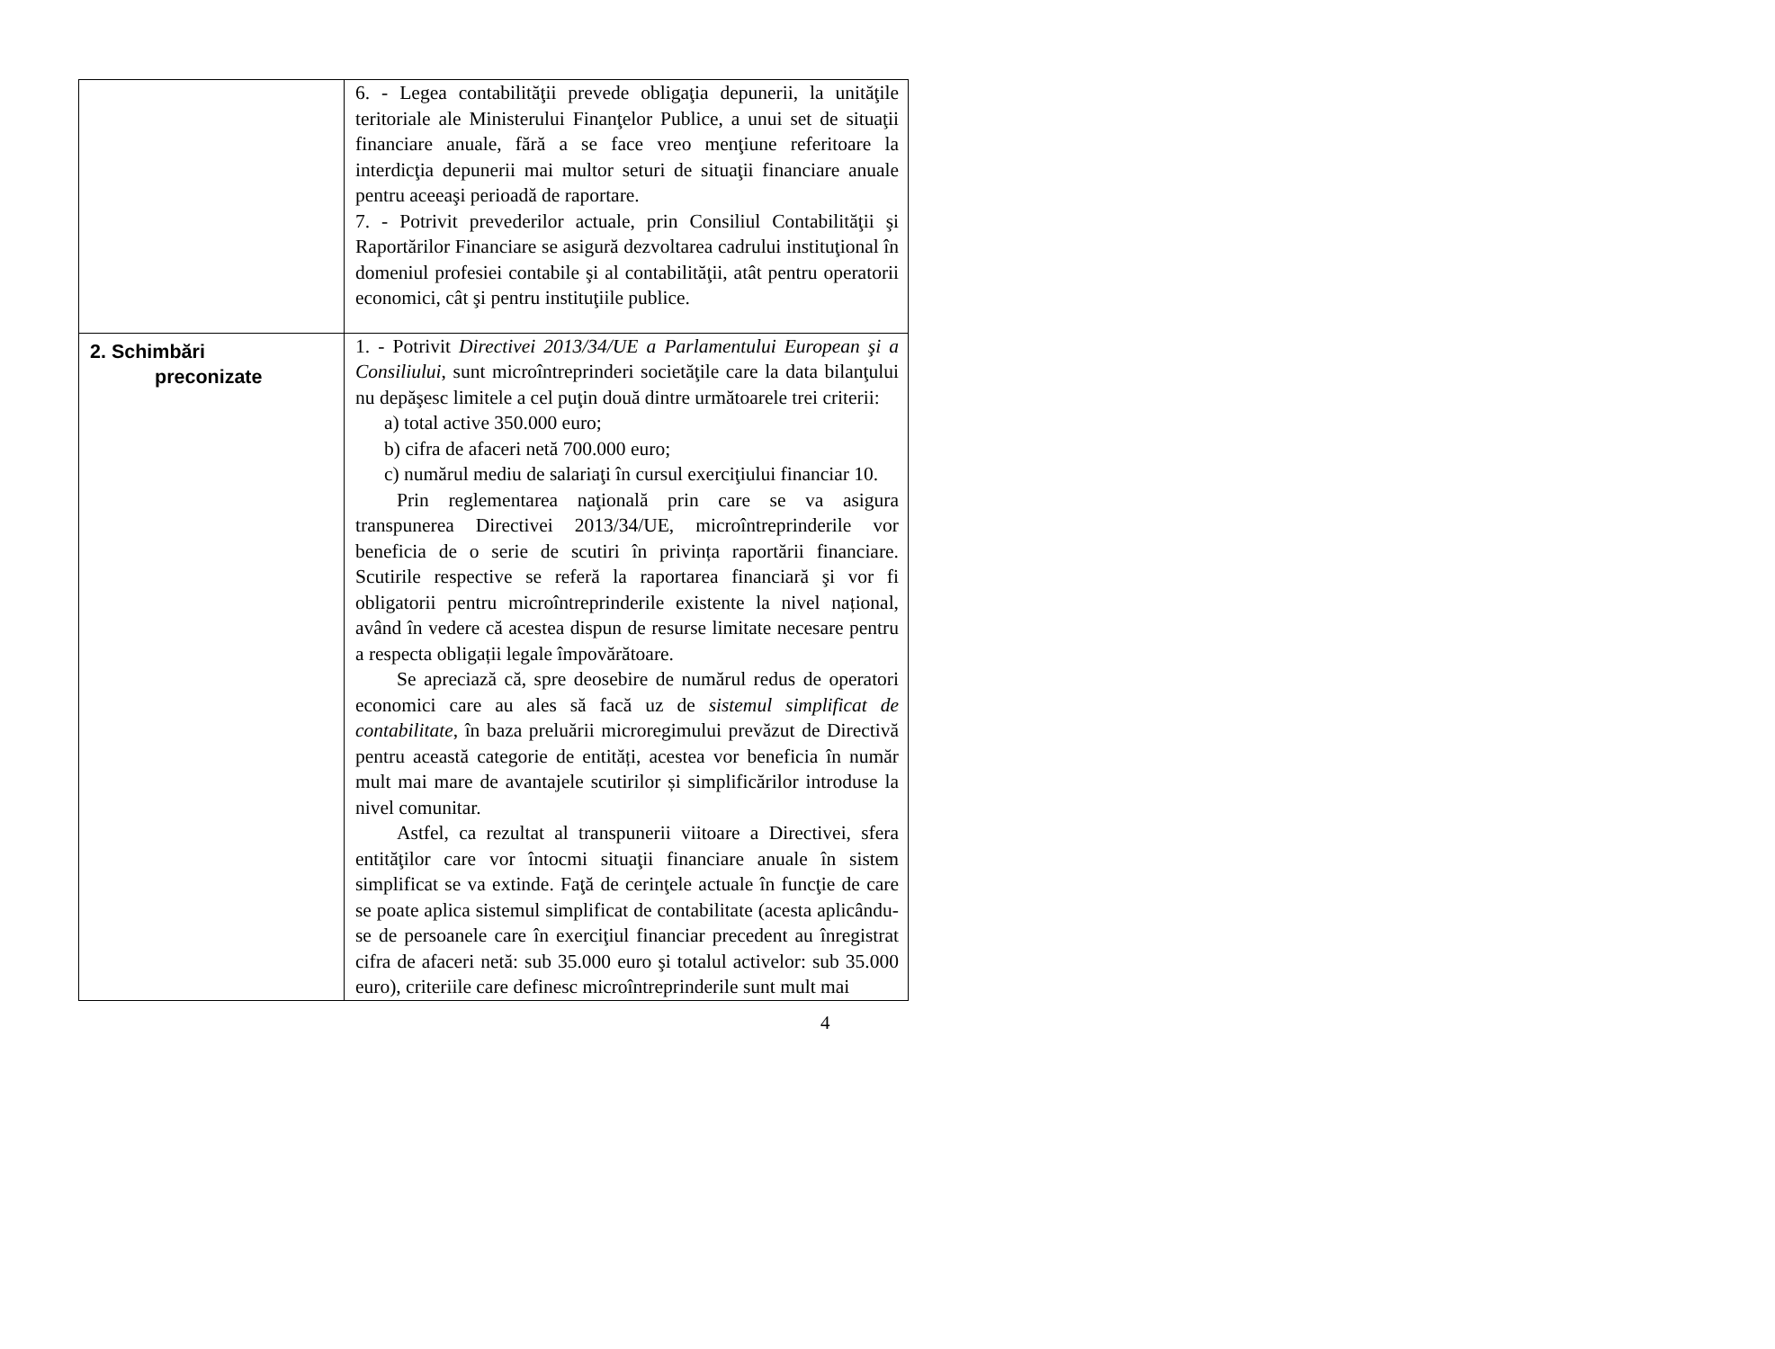| | 6. - Legea contabilităţii prevede obligaţia depunerii, la unităţile teritoriale ale Ministerului Finanţelor Publice, a unui set de situaţii financiare anuale, fără a se face vreo menţiune referitoare la interdicţia depunerii mai multor seturi de situaţii financiare anuale pentru aceeaşi perioadă de raportare. 7. - Potrivit prevederilor actuale, prin Consiliul Contabilităţii şi Raportărilor Financiare se asigură dezvoltarea cadrului instituţional în domeniul profesiei contabile şi al contabilităţii, atât pentru operatorii economici, cât şi pentru instituţiile publice. |
| 2. Schimbări preconizate | 1. - Potrivit Directivei 2013/34/UE a Parlamentului European şi a Consiliului , sunt microîntreprinderi societăţile care la data bilanţului nu depăşesc limitele a cel puţin două dintre următoarele trei criterii: a) total active 350.000 euro; b) cifra de afaceri netă 700.000 euro; c) numărul mediu de salariaţi în cursul exerciţiului financiar 10. Prin reglementarea naţională prin care se va asigura transpunerea Directivei 2013/34/UE, microîntreprinderile vor beneficia de o serie de scutiri în privința raportării financiare. Scutirile respective se referă la raportarea financiară şi vor fi obligatorii pentru microîntreprinderile existente la nivel național, având în vedere că acestea dispun de resurse limitate necesare pentru a respecta obligații legale împovărătoare. Se apreciază că, spre deosebire de numărul redus de operatori economici care au ales să facă uz de sistemul simplificat de contabilitate , în baza preluării microregimului prevăzut de Directivă pentru această categorie de entități, acestea vor beneficia în număr mult mai mare de avantajele scutirilor și simplificărilor introduse la nivel comunitar. Astfel, ca rezultat al transpunerii viitoare a Directivei, sfera entităţilor care vor întocmi situaţii financiare anuale în sistem simplificat se va extinde. Faţă de cerinţele actuale în funcţie de care se poate aplica sistemul simplificat de contabilitate (acesta aplicându-se de persoanele care în exerciţiul financiar precedent au înregistrat cifra de afaceri netă: sub 35.000 euro şi totalul activelor: sub 35.000 euro), criteriile care definesc microîntreprinderile sunt mult mai |
4